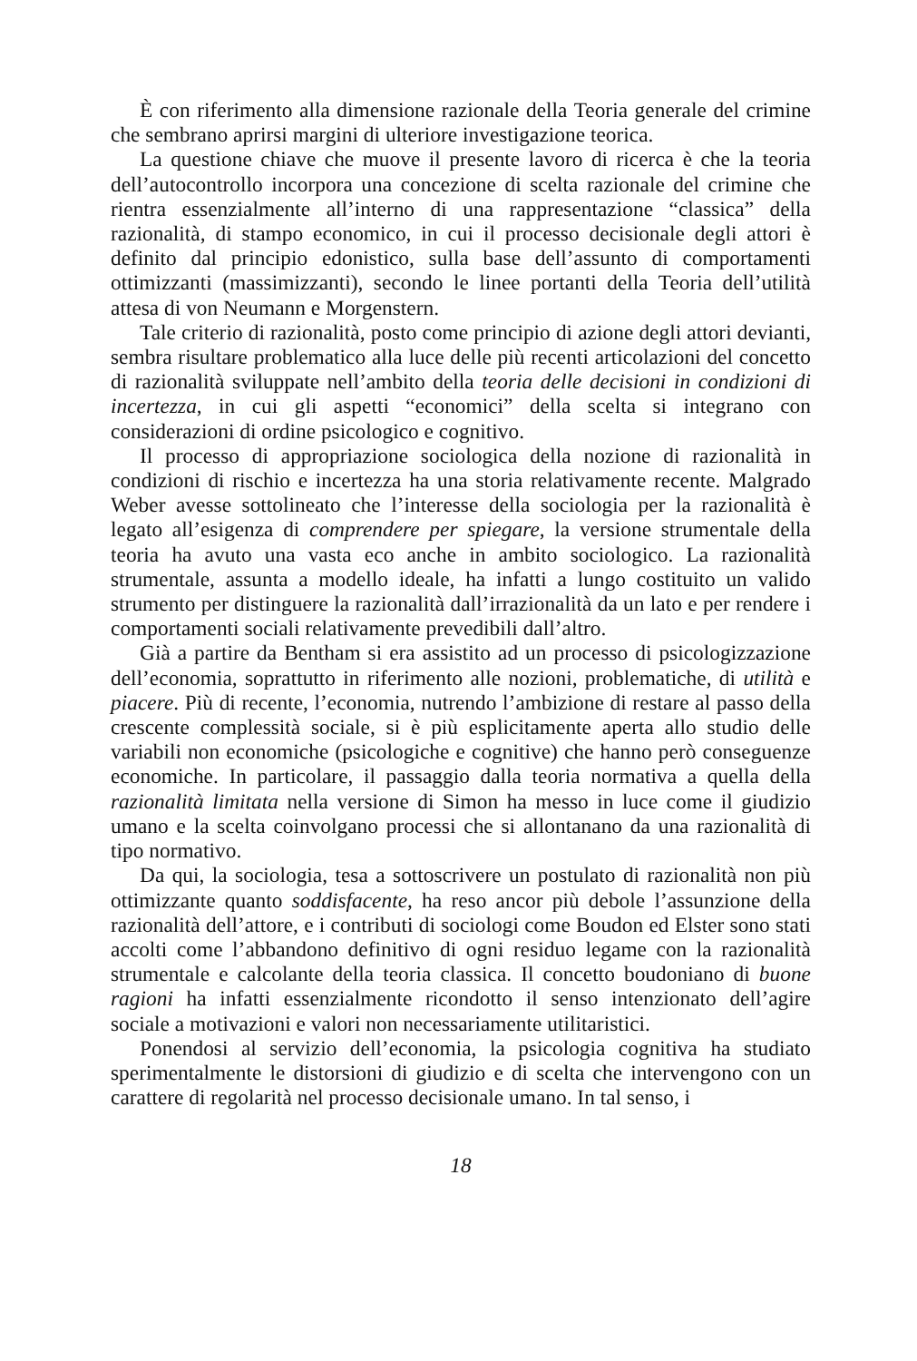È con riferimento alla dimensione razionale della Teoria generale del crimine che sembrano aprirsi margini di ulteriore investigazione teorica.
La questione chiave che muove il presente lavoro di ricerca è che la teoria dell’autocontrollo incorpora una concezione di scelta razionale del crimine che rientra essenzialmente all’interno di una rappresentazione “classica” della razionalità, di stampo economico, in cui il processo decisionale degli attori è definito dal principio edonistico, sulla base dell’assunto di comportamenti ottimizzanti (massimizzanti), secondo le linee portanti della Teoria dell’utilità attesa di von Neumann e Morgenstern.
Tale criterio di razionalità, posto come principio di azione degli attori devianti, sembra risultare problematico alla luce delle più recenti articolazioni del concetto di razionalità sviluppate nell’ambito della teoria delle decisioni in condizioni di incertezza, in cui gli aspetti “economici” della scelta si integrano con considerazioni di ordine psicologico e cognitivo.
Il processo di appropriazione sociologica della nozione di razionalità in condizioni di rischio e incertezza ha una storia relativamente recente. Malgrado Weber avesse sottolineato che l’interesse della sociologia per la razionalità è legato all’esigenza di comprendere per spiegare, la versione strumentale della teoria ha avuto una vasta eco anche in ambito sociologico. La razionalità strumentale, assunta a modello ideale, ha infatti a lungo costituito un valido strumento per distinguere la razionalità dall’irrazionalità da un lato e per rendere i comportamenti sociali relativamente prevedibili dall’altro.
Già a partire da Bentham si era assistito ad un processo di psicologizzazione dell’economia, soprattutto in riferimento alle nozioni, problematiche, di utilità e piacere. Più di recente, l’economia, nutrendo l’ambizione di restare al passo della crescente complessità sociale, si è più esplicitamente aperta allo studio delle variabili non economiche (psicologiche e cognitive) che hanno però conseguenze economiche. In particolare, il passaggio dalla teoria normativa a quella della razionalità limitata nella versione di Simon ha messo in luce come il giudizio umano e la scelta coinvolgano processi che si allontanano da una razionalità di tipo normativo.
Da qui, la sociologia, tesa a sottoscrivere un postulato di razionalità non più ottimizzante quanto soddisfacente, ha reso ancor più debole l’assunzione della razionalità dell’attore, e i contributi di sociologi come Boudon ed Elster sono stati accolti come l’abbandono definitivo di ogni residuo legame con la razionalità strumentale e calcolante della teoria classica. Il concetto boudoniano di buone ragioni ha infatti essenzialmente ricondotto il senso intenzionato dell’agire sociale a motivazioni e valori non necessariamente utilitaristici.
Ponendosi al servizio dell’economia, la psicologia cognitiva ha studiato sperimentalmente le distorsioni di giudizio e di scelta che intervengono con un carattere di regolarità nel processo decisionale umano. In tal senso, i
18